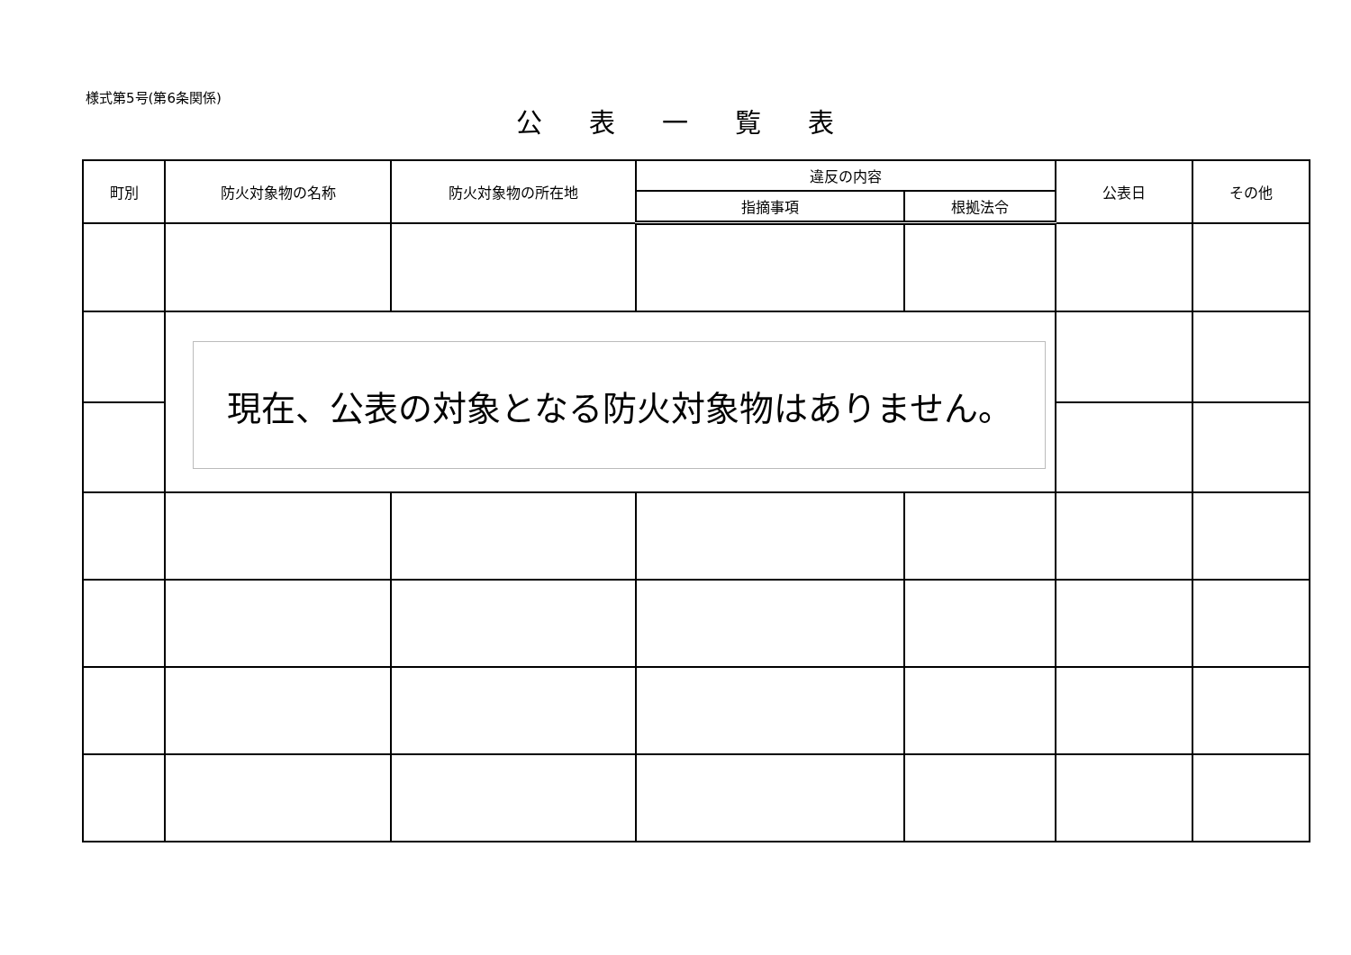様式第5号(第6条関係)
公表一覧表
| 町別 | 防火対象物の名称 | 防火対象物の所在地 | 違反の内容 | | 公表日 | その他 |
| --- | --- | --- | --- | --- | --- | --- |
| | | | 指摘事項 | 根拠法令 | | |
| | 現在、公表の対象となる防火対象物はありません。 | | | | | |